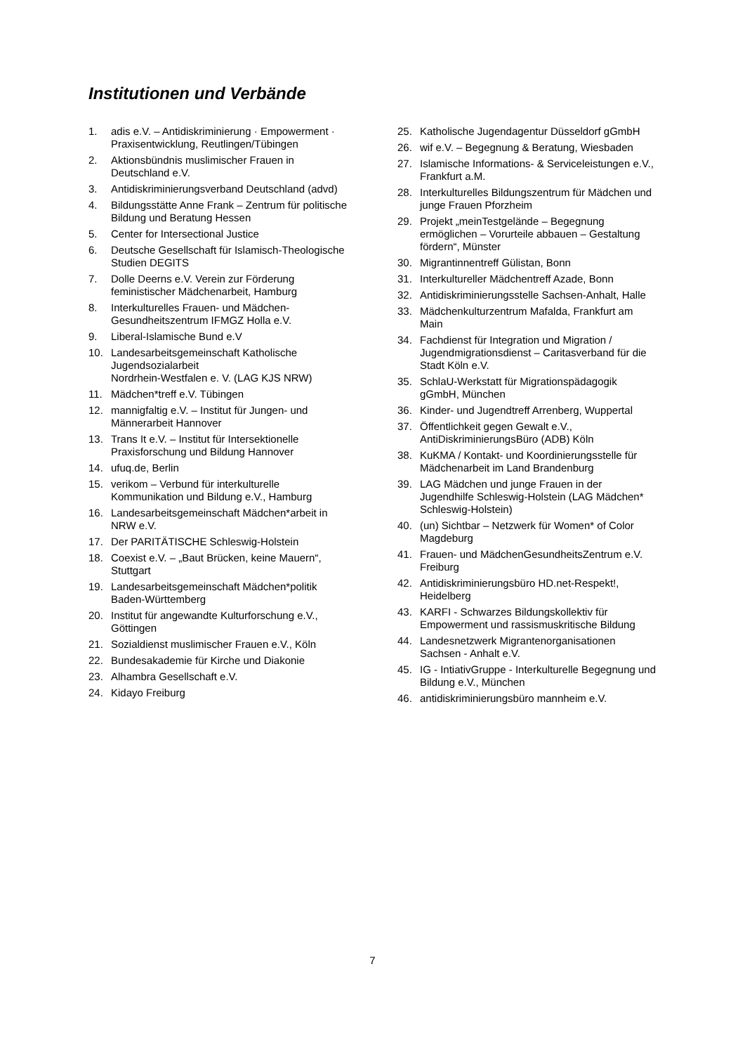Institutionen und Verbände
1. adis e.V. – Antidiskriminierung · Empowerment · Praxisentwicklung, Reutlingen/Tübingen
2. Aktionsbündnis muslimischer Frauen in Deutschland e.V.
3. Antidiskriminierungsverband Deutschland (advd)
4. Bildungsstätte Anne Frank – Zentrum für politische Bildung und Beratung Hessen
5. Center for Intersectional Justice
6. Deutsche Gesellschaft für Islamisch-Theologische Studien DEGITS
7. Dolle Deerns e.V. Verein zur Förderung feministischer Mädchenarbeit, Hamburg
8. Interkulturelles Frauen- und Mädchen-Gesundheitszentrum IFMGZ Holla e.V.
9. Liberal-Islamische Bund e.V
10. Landesarbeitsgemeinschaft Katholische Jugendsozialarbeit
Nordrhein-Westfalen e. V. (LAG KJS NRW)
11. Mädchen*treff e.V. Tübingen
12. mannigfaltig e.V. – Institut für Jungen- und Männerarbeit Hannover
13. Trans It e.V. – Institut für Intersektionelle Praxisforschung und Bildung Hannover
14. ufuq.de, Berlin
15. verikom – Verbund für interkulturelle Kommunikation und Bildung e.V., Hamburg
16. Landesarbeitsgemeinschaft Mädchen*arbeit in NRW e.V.
17. Der PARITÄTISCHE Schleswig-Holstein
18. Coexist e.V. – „Baut Brücken, keine Mauern“, Stuttgart
19. Landesarbeitsgemeinschaft Mädchen*politik Baden-Württemberg
20. Institut für angewandte Kulturforschung e.V., Göttingen
21. Sozialdienst muslimischer Frauen e.V., Köln
22. Bundesakademie für Kirche und Diakonie
23. Alhambra Gesellschaft e.V.
24. Kidayo Freiburg
25. Katholische Jugendagentur Düsseldorf gGmbH
26. wif e.V. – Begegnung & Beratung, Wiesbaden
27. Islamische Informations- & Serviceleistungen e.V., Frankfurt a.M.
28. Interkulturelles Bildungszentrum für Mädchen und junge Frauen Pforzheim
29. Projekt „meinTestgelände – Begegnung ermöglichen – Vorurteile abbauen – Gestaltung fördern“, Münster
30. Migrantinnentreff Gülistan, Bonn
31. Interkultureller Mädchentreff Azade, Bonn
32. Antidiskriminierungsstelle Sachsen-Anhalt, Halle
33. Mädchenkulturzentrum Mafalda, Frankfurt am Main
34. Fachdienst für Integration und Migration / Jugendmigrationsdienst – Caritasverband für die Stadt Köln e.V.
35. SchlaU-Werkstatt für Migrationspädagogik gGmbH, München
36. Kinder- und Jugendtreff Arrenberg, Wuppertal
37. Öffentlichkeit gegen Gewalt e.V., AntiDiskriminierungsBüro (ADB) Köln
38. KuKMA / Kontakt- und Koordinierungsstelle für Mädchenarbeit im Land Brandenburg
39. LAG Mädchen und junge Frauen in der Jugendhilfe Schleswig-Holstein (LAG Mädchen* Schleswig-Holstein)
40. (un) Sichtbar – Netzwerk für Women* of Color Magdeburg
41. Frauen- und MädchenGesundheitsZentrum e.V. Freiburg
42. Antidiskriminierungsbüro HD.net-Respekt!, Heidelberg
43. KARFI - Schwarzes Bildungskollektiv für Empowerment und rassismuskritische Bildung
44. Landesnetzwerk Migrantenorganisationen Sachsen - Anhalt e.V.
45. IG - IntiativGruppe - Interkulturelle Begegnung und Bildung e.V., München
46. antidiskriminierungsbüro mannheim e.V.
7